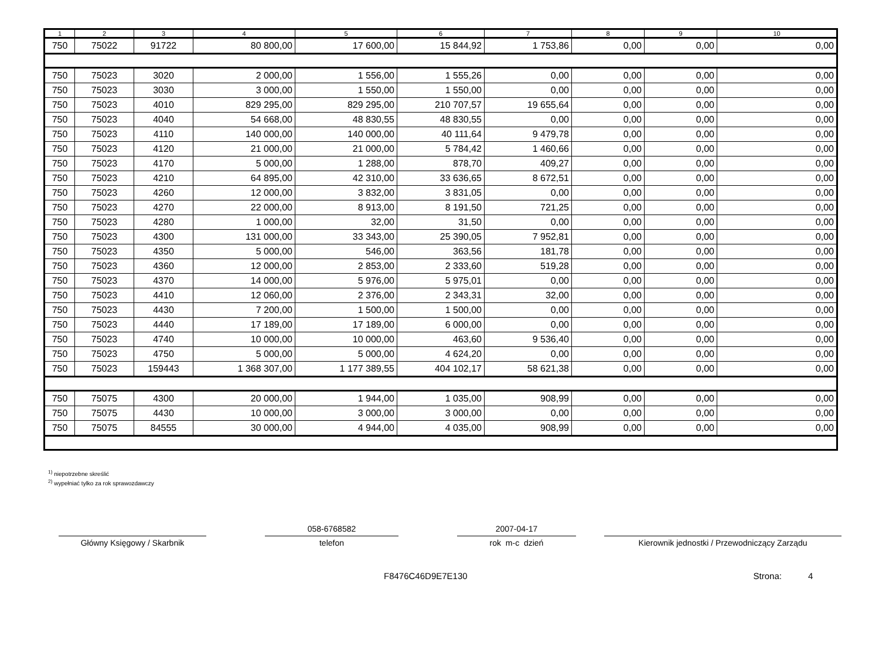| 1 | 2 | 3 | 4 | 5 | 6 | 7 | 8 | 9 | 10 |
| --- | --- | --- | --- | --- | --- | --- | --- | --- | --- |
| 750 | 75022 | 91722 | 80 800,00 | 17 600,00 | 15 844,92 | 1 753,86 | 0,00 | 0,00 | 0,00 |
| 750 | 75023 | 3020 | 2 000,00 | 1 556,00 | 1 555,26 | 0,00 | 0,00 | 0,00 | 0,00 |
| 750 | 75023 | 3030 | 3 000,00 | 1 550,00 | 1 550,00 | 0,00 | 0,00 | 0,00 | 0,00 |
| 750 | 75023 | 4010 | 829 295,00 | 829 295,00 | 210 707,57 | 19 655,64 | 0,00 | 0,00 | 0,00 |
| 750 | 75023 | 4040 | 54 668,00 | 48 830,55 | 48 830,55 | 0,00 | 0,00 | 0,00 | 0,00 |
| 750 | 75023 | 4110 | 140 000,00 | 140 000,00 | 40 111,64 | 9 479,78 | 0,00 | 0,00 | 0,00 |
| 750 | 75023 | 4120 | 21 000,00 | 21 000,00 | 5 784,42 | 1 460,66 | 0,00 | 0,00 | 0,00 |
| 750 | 75023 | 4170 | 5 000,00 | 1 288,00 | 878,70 | 409,27 | 0,00 | 0,00 | 0,00 |
| 750 | 75023 | 4210 | 64 895,00 | 42 310,00 | 33 636,65 | 8 672,51 | 0,00 | 0,00 | 0,00 |
| 750 | 75023 | 4260 | 12 000,00 | 3 832,00 | 3 831,05 | 0,00 | 0,00 | 0,00 | 0,00 |
| 750 | 75023 | 4270 | 22 000,00 | 8 913,00 | 8 191,50 | 721,25 | 0,00 | 0,00 | 0,00 |
| 750 | 75023 | 4280 | 1 000,00 | 32,00 | 31,50 | 0,00 | 0,00 | 0,00 | 0,00 |
| 750 | 75023 | 4300 | 131 000,00 | 33 343,00 | 25 390,05 | 7 952,81 | 0,00 | 0,00 | 0,00 |
| 750 | 75023 | 4350 | 5 000,00 | 546,00 | 363,56 | 181,78 | 0,00 | 0,00 | 0,00 |
| 750 | 75023 | 4360 | 12 000,00 | 2 853,00 | 2 333,60 | 519,28 | 0,00 | 0,00 | 0,00 |
| 750 | 75023 | 4370 | 14 000,00 | 5 976,00 | 5 975,01 | 0,00 | 0,00 | 0,00 | 0,00 |
| 750 | 75023 | 4410 | 12 060,00 | 2 376,00 | 2 343,31 | 32,00 | 0,00 | 0,00 | 0,00 |
| 750 | 75023 | 4430 | 7 200,00 | 1 500,00 | 1 500,00 | 0,00 | 0,00 | 0,00 | 0,00 |
| 750 | 75023 | 4440 | 17 189,00 | 17 189,00 | 6 000,00 | 0,00 | 0,00 | 0,00 | 0,00 |
| 750 | 75023 | 4740 | 10 000,00 | 10 000,00 | 463,60 | 9 536,40 | 0,00 | 0,00 | 0,00 |
| 750 | 75023 | 4750 | 5 000,00 | 5 000,00 | 4 624,20 | 0,00 | 0,00 | 0,00 | 0,00 |
| 750 | 75023 | 159443 | 1 368 307,00 | 1 177 389,55 | 404 102,17 | 58 621,38 | 0,00 | 0,00 | 0,00 |
| 750 | 75075 | 4300 | 20 000,00 | 1 944,00 | 1 035,00 | 908,99 | 0,00 | 0,00 | 0,00 |
| 750 | 75075 | 4430 | 10 000,00 | 3 000,00 | 3 000,00 | 0,00 | 0,00 | 0,00 | 0,00 |
| 750 | 75075 | 84555 | 30 000,00 | 4 944,00 | 4 035,00 | 908,99 | 0,00 | 0,00 | 0,00 |
<sup>1)</sup> niepotrzebne skreślić
<sup>2)</sup> wypełniać tylko za rok sprawozdawczy
Główny Księgowy / Skarbnik
058-6768582
telefon
2007-04-17
rok m-c dzień
Kierownik jednostki / Przewodniczący Zarządu
F8476C46D9E7E130 Strona: 4